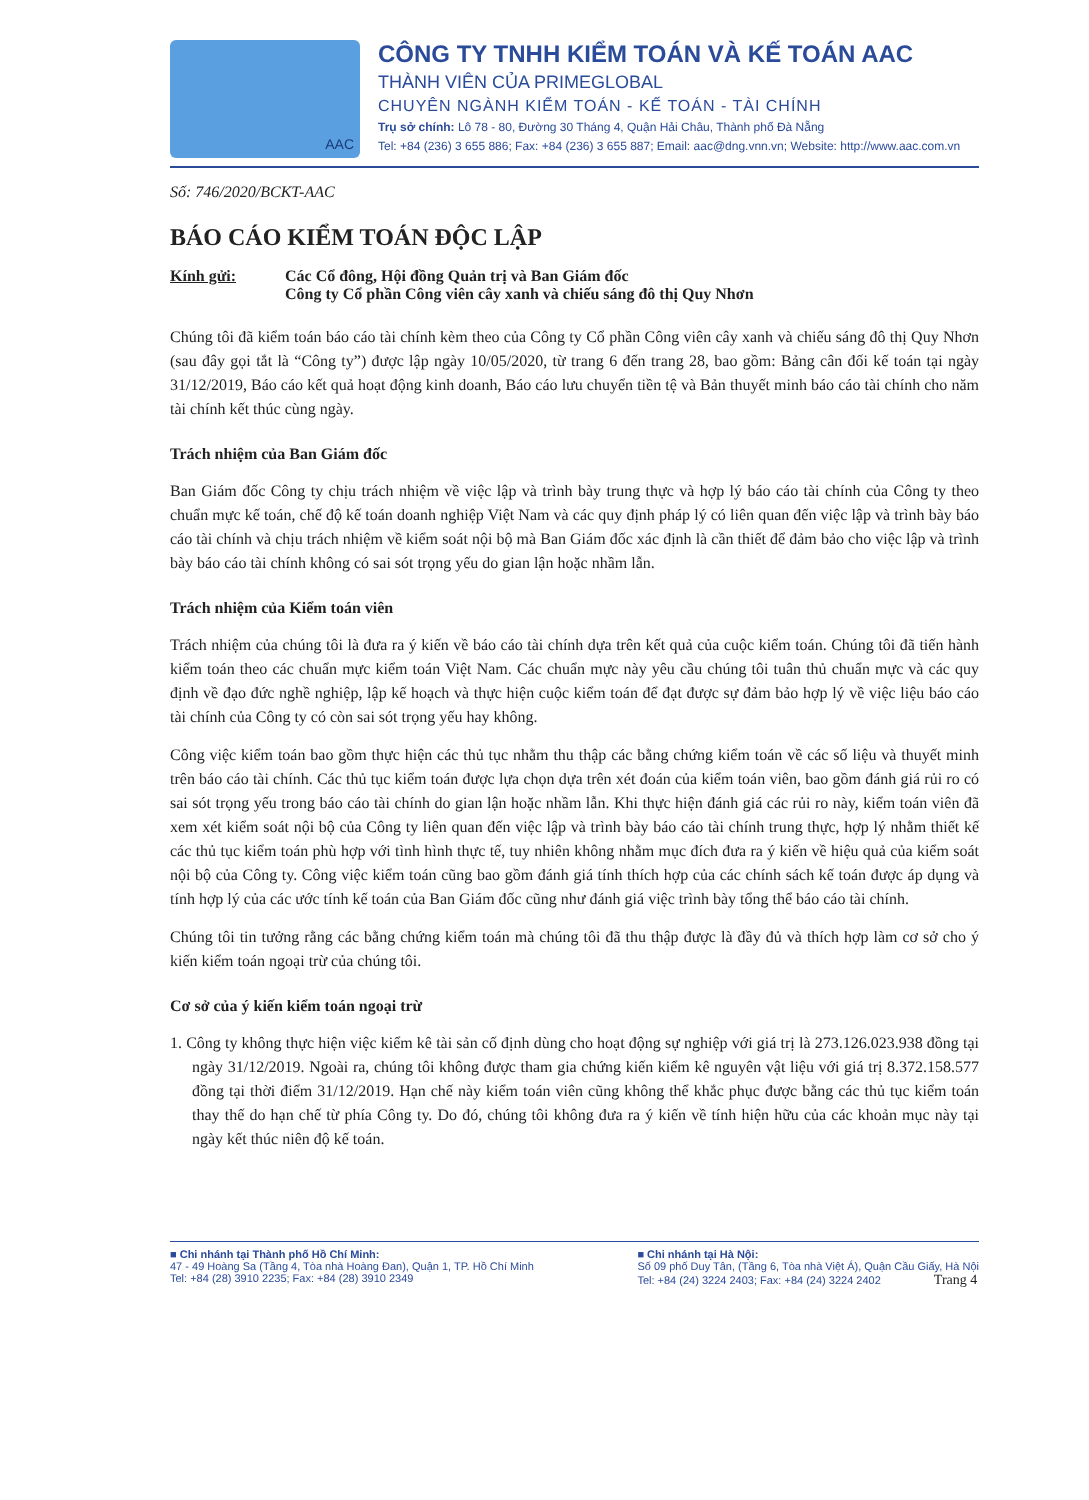AAC
CÔNG TY TNHH KIỂM TOÁN VÀ KẾ TOÁN AAC
THÀNH VIÊN CỦA PRIMEGLOBAL
CHUYÊN NGÀNH KIỂM TOÁN - KẾ TOÁN - TÀI CHÍNH
Trụ sở chính: Lô 78 - 80, Đường 30 Tháng 4, Quận Hải Châu, Thành phố Đà Nẵng
Tel: +84 (236) 3 655 886; Fax: +84 (236) 3 655 887; Email: aac@dng.vnn.vn; Website: http://www.aac.com.vn
Số: 746/2020/BCKT-AAC
BÁO CÁO KIỂM TOÁN ĐỘC LẬP
Kính gửi: Các Cổ đông, Hội đồng Quản trị và Ban Giám đốc
Công ty Cổ phần Công viên cây xanh và chiếu sáng đô thị Quy Nhơn
Chúng tôi đã kiểm toán báo cáo tài chính kèm theo của Công ty Cổ phần Công viên cây xanh và chiếu sáng đô thị Quy Nhơn (sau đây gọi tắt là “Công ty”) được lập ngày 10/05/2020, từ trang 6 đến trang 28, bao gồm: Bảng cân đối kế toán tại ngày 31/12/2019, Báo cáo kết quả hoạt động kinh doanh, Báo cáo lưu chuyển tiền tệ và Bản thuyết minh báo cáo tài chính cho năm tài chính kết thúc cùng ngày.
Trách nhiệm của Ban Giám đốc
Ban Giám đốc Công ty chịu trách nhiệm về việc lập và trình bày trung thực và hợp lý báo cáo tài chính của Công ty theo chuẩn mực kế toán, chế độ kế toán doanh nghiệp Việt Nam và các quy định pháp lý có liên quan đến việc lập và trình bày báo cáo tài chính và chịu trách nhiệm về kiểm soát nội bộ mà Ban Giám đốc xác định là cần thiết để đảm bảo cho việc lập và trình bày báo cáo tài chính không có sai sót trọng yếu do gian lận hoặc nhầm lẫn.
Trách nhiệm của Kiểm toán viên
Trách nhiệm của chúng tôi là đưa ra ý kiến về báo cáo tài chính dựa trên kết quả của cuộc kiểm toán. Chúng tôi đã tiến hành kiểm toán theo các chuẩn mực kiểm toán Việt Nam. Các chuẩn mực này yêu cầu chúng tôi tuân thủ chuẩn mực và các quy định về đạo đức nghề nghiệp, lập kế hoạch và thực hiện cuộc kiểm toán để đạt được sự đảm bảo hợp lý về việc liệu báo cáo tài chính của Công ty có còn sai sót trọng yếu hay không.
Công việc kiểm toán bao gồm thực hiện các thủ tục nhằm thu thập các bằng chứng kiểm toán về các số liệu và thuyết minh trên báo cáo tài chính. Các thủ tục kiểm toán được lựa chọn dựa trên xét đoán của kiểm toán viên, bao gồm đánh giá rủi ro có sai sót trọng yếu trong báo cáo tài chính do gian lận hoặc nhầm lẫn. Khi thực hiện đánh giá các rủi ro này, kiểm toán viên đã xem xét kiểm soát nội bộ của Công ty liên quan đến việc lập và trình bày báo cáo tài chính trung thực, hợp lý nhằm thiết kế các thủ tục kiểm toán phù hợp với tình hình thực tế, tuy nhiên không nhằm mục đích đưa ra ý kiến về hiệu quả của kiểm soát nội bộ của Công ty. Công việc kiểm toán cũng bao gồm đánh giá tính thích hợp của các chính sách kế toán được áp dụng và tính hợp lý của các ước tính kế toán của Ban Giám đốc cũng như đánh giá việc trình bày tổng thể báo cáo tài chính.
Chúng tôi tin tưởng rằng các bằng chứng kiểm toán mà chúng tôi đã thu thập được là đầy đủ và thích hợp làm cơ sở cho ý kiến kiểm toán ngoại trừ của chúng tôi.
Cơ sở của ý kiến kiểm toán ngoại trừ
1. Công ty không thực hiện việc kiểm kê tài sản cố định dùng cho hoạt động sự nghiệp với giá trị là 273.126.023.938 đồng tại ngày 31/12/2019. Ngoài ra, chúng tôi không được tham gia chứng kiến kiểm kê nguyên vật liệu với giá trị 8.372.158.577 đồng tại thời điểm 31/12/2019. Hạn chế này kiểm toán viên cũng không thể khắc phục được bằng các thủ tục kiểm toán thay thế do hạn chế từ phía Công ty. Do đó, chúng tôi không đưa ra ý kiến về tính hiện hữu của các khoản mục này tại ngày kết thúc niên độ kế toán.
■ Chi nhánh tại Thành phố Hồ Chí Minh:
47 - 49 Hoàng Sa (Tầng 4, Tòa nhà Hoàng Đan), Quận 1, TP. Hồ Chí Minh
Tel: +84 (28) 3910 2235; Fax: +84 (28) 3910 2349
■ Chi nhánh tại Hà Nội:
Số 09 phố Duy Tân, (Tầng 6, Tòa nhà Việt Á), Quận Cầu Giấy, Hà Nội
Tel: +84 (24) 3224 2403; Fax: +84 (24) 3224 2402 Trang 4